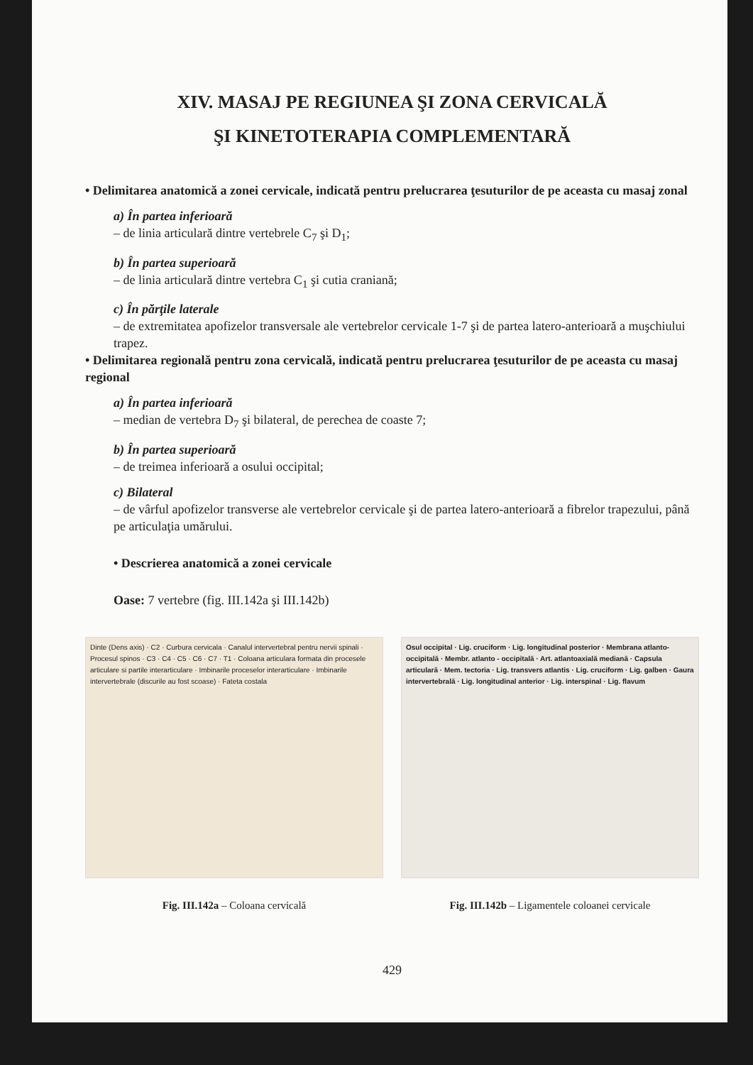XIV. MASAJ PE REGIUNEA ŞI ZONA CERVICALĂ
ŞI KINETOTERAPIA COMPLEMENTARĂ
• Delimitarea anatomică a zonei cervicale, indicată pentru prelucrarea ţesuturilor de pe aceasta cu masaj zonal
a) În partea inferioară
– de linia articulară dintre vertebrele C<sub>7</sub> şi D<sub>1</sub>;
b) În partea superioară
– de linia articulară dintre vertebra C<sub>1</sub> şi cutia craniană;
c) În părţile laterale
– de extremitatea apofizelor transversale ale vertebrelor cervicale 1-7 şi de partea latero-anterioară a muşchiului trapez.
• Delimitarea regională pentru zona cervicală, indicată pentru prelucrarea ţesuturilor de pe aceasta cu masaj regional
a) În partea inferioară
– median de vertebra D<sub>7</sub> şi bilateral, de perechea de coaste 7;
b) În partea superioară
– de treimea inferioară a osului occipital;
c) Bilateral
– de vârful apofizelor transverse ale vertebrelor cervicale şi de partea latero-anterioară a fibrelor trapezului, până pe articulaţia umărului.
• Descrierea anatomică a zonei cervicale
Oase: 7 vertebre (fig. III.142a şi III.142b)
Dinte (Dens axis) · C2 · Curbura cervicala · Canalul intervertebral pentru nervii spinali · Procesul spinos · C3 · C4 · C5 · C6 · C7 · T1 · Coloana articulara formata din procesele articulare si partile interarticulare · Imbinarile proceselor interarticulare · Imbinarile intervertebrale (discurile au fost scoase) · Fateta costala
Fig. III.142a – Coloana cervicală
Osul occipital · Lig. cruciform · Lig. longitudinal posterior · Membrana atlanto-occipitală · Membr. atlanto - occipitală · Art. atlantoaxială mediană · Capsula articulară · Mem. tectoria · Lig. transvers atlantis · Lig. cruciform · Lig. galben · Gaura intervertebrală · Lig. longitudinal anterior · Lig. interspinal · Lig. flavum
Fig. III.142b – Ligamentele coloanei cervicale
429